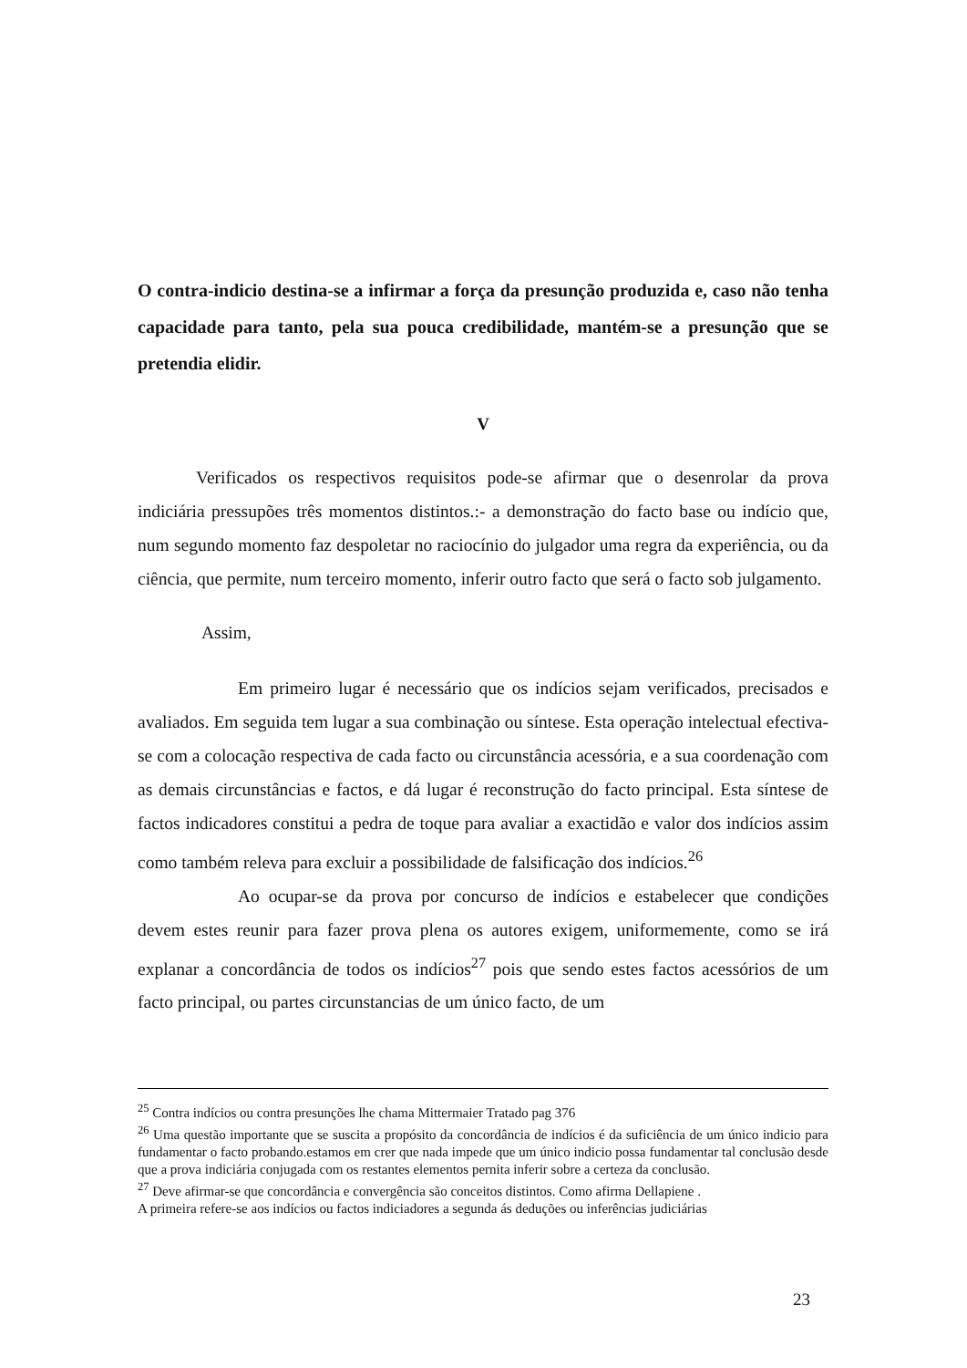O contra-indicio destina-se a infirmar a força da presunção produzida e, caso não tenha capacidade para tanto, pela sua pouca credibilidade, mantém-se a presunção que se pretendia elidir.
V
Verificados os respectivos requisitos pode-se afirmar que o desenrolar da prova indiciária pressupões três momentos distintos.:- a demonstração do facto base ou indício que, num segundo momento faz despoletar no raciocínio do julgador uma regra da experiência, ou da ciência, que permite, num terceiro momento, inferir outro facto que será o facto sob julgamento.
Assim,
Em primeiro lugar é necessário que os indícios sejam verificados, precisados e avaliados. Em seguida tem lugar a sua combinação ou síntese. Esta operação intelectual efectiva-se com a colocação respectiva de cada facto ou circunstância acessória, e a sua coordenação com as demais circunstâncias e factos, e dá lugar é reconstrução do facto principal. Esta síntese de factos indicadores constitui a pedra de toque para avaliar a exactidão e valor dos indícios assim como também releva para excluir a possibilidade de falsificação dos indícios.<sup>26</sup>
Ao ocupar-se da prova por concurso de indícios e estabelecer que condições devem estes reunir para fazer prova plena os autores exigem, uniformemente, como se irá explanar a concordância de todos os indícios<sup>27</sup> pois que sendo estes factos acessórios de um facto principal, ou partes circunstancias de um único facto, de um
<sup>25</sup> Contra indícios ou contra presunções lhe chama Mittermaier Tratado pag 376
<sup>26</sup> Uma questão importante que se suscita a propósito da concordância de indícios é da suficiência de um único indicio para fundamentar o facto probando.estamos em crer que nada impede que um único indicio possa fundamentar tal conclusão desde que a prova indiciária conjugada com os restantes elementos pernita inferir sobre a certeza da conclusão.
<sup>27</sup> Deve afirmar-se que concordância e convergência são conceitos distintos. Como afirma Dellapiene .
A primeira refere-se aos indícios ou factos indiciadores a segunda ás deduções ou inferências judiciárias
23